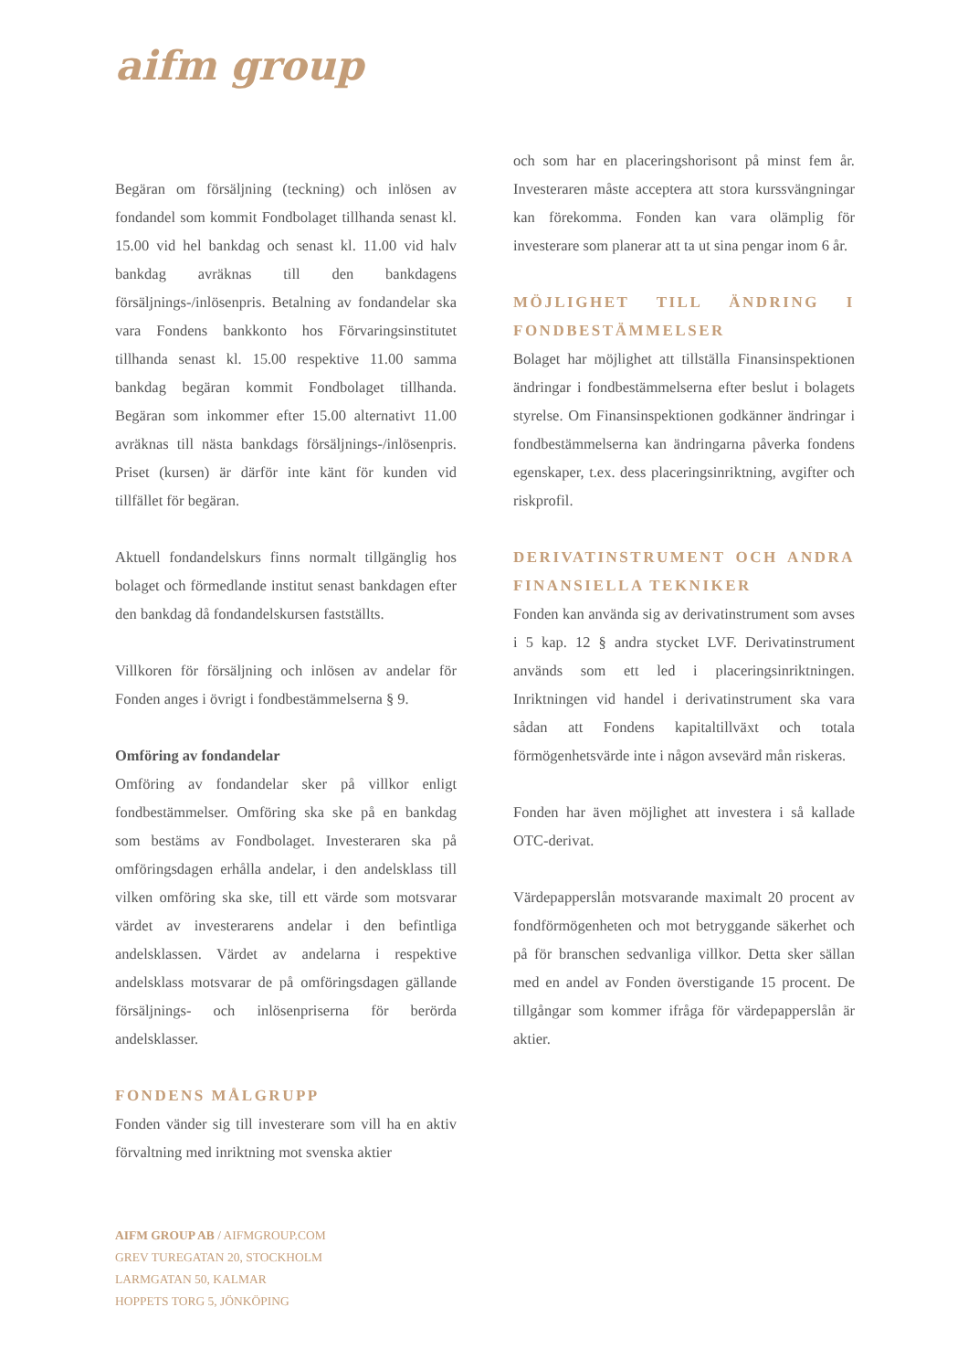aifm group
Begäran om försäljning (teckning) och inlösen av fondandel som kommit Fondbolaget tillhanda senast kl. 15.00 vid hel bankdag och senast kl. 11.00 vid halv bankdag avräknas till den bankdagens försäljnings-/inlösenpris. Betalning av fondandelar ska vara Fondens bankkonto hos Förvaringsinstitutet tillhanda senast kl. 15.00 respektive 11.00 samma bankdag begäran kommit Fondbolaget tillhanda. Begäran som inkommer efter 15.00 alternativt 11.00 avräknas till nästa bankdags försäljnings-/inlösenpris. Priset (kursen) är därför inte känt för kunden vid tillfället för begäran.
Aktuell fondandelskurs finns normalt tillgänglig hos bolaget och förmedlande institut senast bankdagen efter den bankdag då fondandelskursen fastställts.
Villkoren för försäljning och inlösen av andelar för Fonden anges i övrigt i fondbestämmelserna § 9.
Omföring av fondandelar
Omföring av fondandelar sker på villkor enligt fondbestämmelser. Omföring ska ske på en bankdag som bestäms av Fondbolaget. Investeraren ska på omföringsdagen erhålla andelar, i den andelsklass till vilken omföring ska ske, till ett värde som motsvarar värdet av investerarens andelar i den befintliga andelsklassen. Värdet av andelarna i respektive andelsklass motsvarar de på omföringsdagen gällande försäljnings- och inlösenpriserna för berörda andelsklasser.
FONDENS MÅLGRUPP
Fonden vänder sig till investerare som vill ha en aktiv förvaltning med inriktning mot svenska aktier
och som har en placeringshorisont på minst fem år. Investeraren måste acceptera att stora kurssvängningar kan förekomma. Fonden kan vara olämplig för investerare som planerar att ta ut sina pengar inom 6 år.
MÖJLIGHET TILL ÄNDRING I FONDBESTÄMMELSER
Bolaget har möjlighet att tillställa Finansinspektionen ändringar i fondbestämmelserna efter beslut i bolagets styrelse. Om Finansinspektionen godkänner ändringar i fondbestämmelserna kan ändringarna påverka fondens egenskaper, t.ex. dess placeringsinriktning, avgifter och riskprofil.
DERIVATINSTRUMENT OCH ANDRA FINANSIELLA TEKNIKER
Fonden kan använda sig av derivatinstrument som avses i 5 kap. 12 § andra stycket LVF. Derivatinstrument används som ett led i placeringsinriktningen. Inriktningen vid handel i derivatinstrument ska vara sådan att Fondens kapitaltillväxt och totala förmögenhetsvärde inte i någon avsevärd mån riskeras.
Fonden har även möjlighet att investera i så kallade OTC-derivat.
Värdepapperslån motsvarande maximalt 20 procent av fondförmögenheten och mot betryggande säkerhet och på för branschen sedvanliga villkor. Detta sker sällan med en andel av Fonden överstigande 15 procent. De tillgångar som kommer ifråga för värdepapperslån är aktier.
AIFM GROUP AB / AIFMGROUP.COM
GREV TUREGATAN 20, STOCKHOLM
LARMGATAN 50, KALMAR
HOPPETS TORG 5, JÖNKÖPING